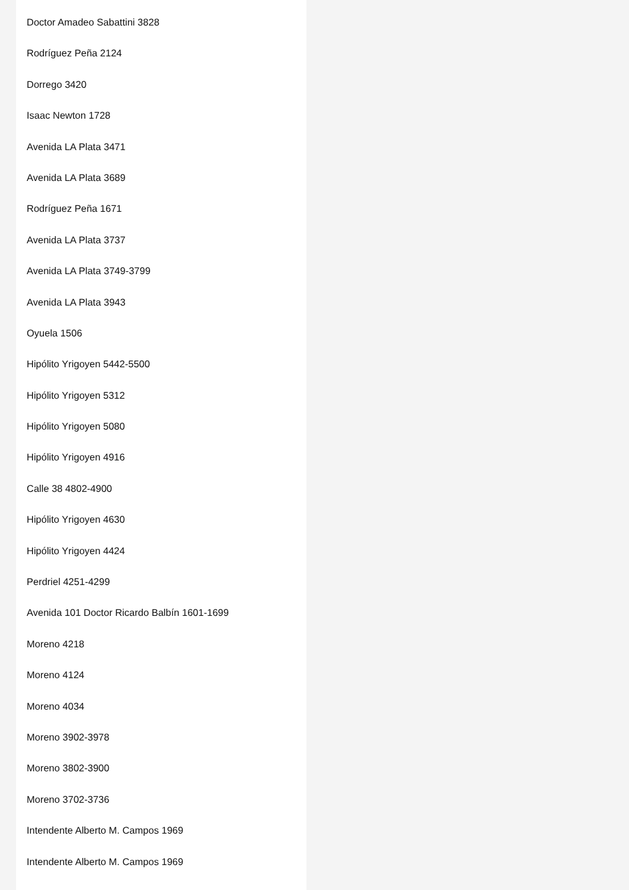Doctor Amadeo Sabattini 3828
Rodríguez Peña 2124
Dorrego 3420
Isaac Newton 1728
Avenida LA Plata 3471
Avenida LA Plata 3689
Rodríguez Peña 1671
Avenida LA Plata 3737
Avenida LA Plata 3749-3799
Avenida LA Plata 3943
Oyuela 1506
Hipólito Yrigoyen 5442-5500
Hipólito Yrigoyen 5312
Hipólito Yrigoyen 5080
Hipólito Yrigoyen 4916
Calle 38 4802-4900
Hipólito Yrigoyen 4630
Hipólito Yrigoyen 4424
Perdriel 4251-4299
Avenida 101 Doctor Ricardo Balbín 1601-1699
Moreno 4218
Moreno 4124
Moreno 4034
Moreno 3902-3978
Moreno 3802-3900
Moreno 3702-3736
Intendente Alberto M. Campos 1969
Intendente Alberto M. Campos 1969